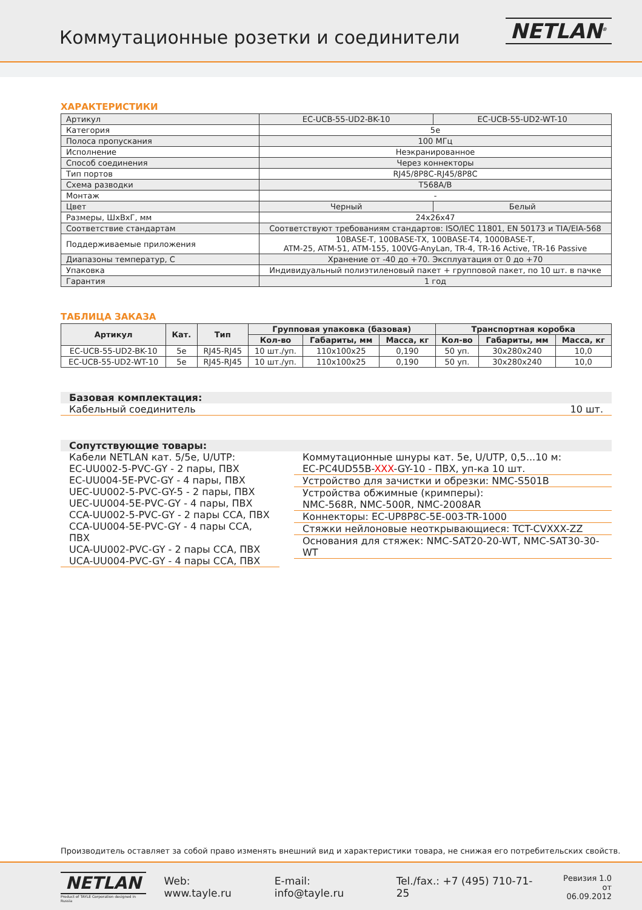Коммутационные розетки и соединители
NETLAN<sup>®</sup>
ХАРАКТЕРИСТИКИ
| Артикул | EC-UCB-55-UD2-BK-10 | EC-UCB-55-UD2-WT-10 |
| Категория | 5e | |
| Полоса пропускания | 100 МГц | |
| Исполнение | Неэкранированное | |
| Способ соединения | Через коннекторы | |
| Тип портов | RJ45/8P8C-RJ45/8P8C | |
| Схема разводки | T568A/B | |
| Монтаж | - | |
| Цвет | Черный | Белый |
| Размеры, ШxВxГ, мм | 24x26x47 | |
| Соответствие стандартам | Соответствуют требованиям стандартов: ISO/IEC 11801, EN 50173 и TIA/EIA-568 | |
| Поддерживаемые приложения | 10BASE-T, 100BASE-TX, 100BASE-T4, 1000BASE-T, ATM-25, ATM-51, ATM-155, 100VG-AnyLan, TR-4, TR-16 Active, TR-16 Passive | |
| Диапазоны температур, С | Хранение от -40 до +70. Эксплуатация от 0 до +70 | |
| Упаковка | Индивидуальный полиэтиленовый пакет + групповой пакет, по 10 шт. в пачке | |
| Гарантия | 1 год | |
ТАБЛИЦА ЗАКАЗА
| Артикул | Кат. | Тип | Групповая упаковка (базовая) | | | Транспортная коробка | | |
| --- | --- | --- | --- | --- | --- | --- | --- | --- |
| | | | Кол-во | Габариты, мм | Масса, кг | Кол-во | Габариты, мм | Масса, кг |
| EC-UCB-55-UD2-BK-10 | 5e | RJ45-RJ45 | 10 шт./уп. | 110x100x25 | 0,190 | 50 уп. | 30x280x240 | 10,0 |
| EC-UCB-55-UD2-WT-10 | 5e | RJ45-RJ45 | 10 шт./уп. | 110x100x25 | 0,190 | 50 уп. | 30x280x240 | 10,0 |
Базовая комплектация:
Кабельный соединитель 10 шт.
Сопутствующие товары:
Кабели NETLAN кат. 5/5e, U/UTP:
EC-UU002-5-PVC-GY - 2 пары, ПВХ
EC-UU004-5E-PVC-GY - 4 пары, ПВХ
UEC-UU002-5-PVC-GY-5 - 2 пары, ПВХ
UEC-UU004-5E-PVC-GY - 4 пары, ПВХ
CCA-UU002-5-PVC-GY - 2 пары CCA, ПВХ
CCA-UU004-5E-PVC-GY - 4 пары CCA, ПВХ
UCA-UU002-PVC-GY - 2 пары CCA, ПВХ
UCA-UU004-PVC-GY - 4 пары CCA, ПВХ
Коммутационные шнуры кат. 5e, U/UTP, 0,5...10 м:
EC-PC4UD55B-XXX-GY-10 - ПВХ, уп-ка 10 шт.
Устройство для зачистки и обрезки: NMC-S501B
Устройства обжимные (кримперы):
NMC-568R, NMC-500R, NMC-2008AR
Коннекторы: EC-UP8P8C-5E-003-TR-1000
Стяжки нейлоновые неоткрывающиеся: TCT-CVXXX-ZZ
Основания для стяжек: NMC-SAT20-20-WT, NMC-SAT30-30-WT
Производитель оставляет за собой право изменять внешний вид и характеристики товара, не снижая его потребительских свойств.
NETLAN
Product of TAYLE Corporation designed in Russia
Web: www.tayle.ru E-mail: info@tayle.ru Tel./fax.: +7 (495) 710-71-25 Ревизия 1.0
от 06.09.2012